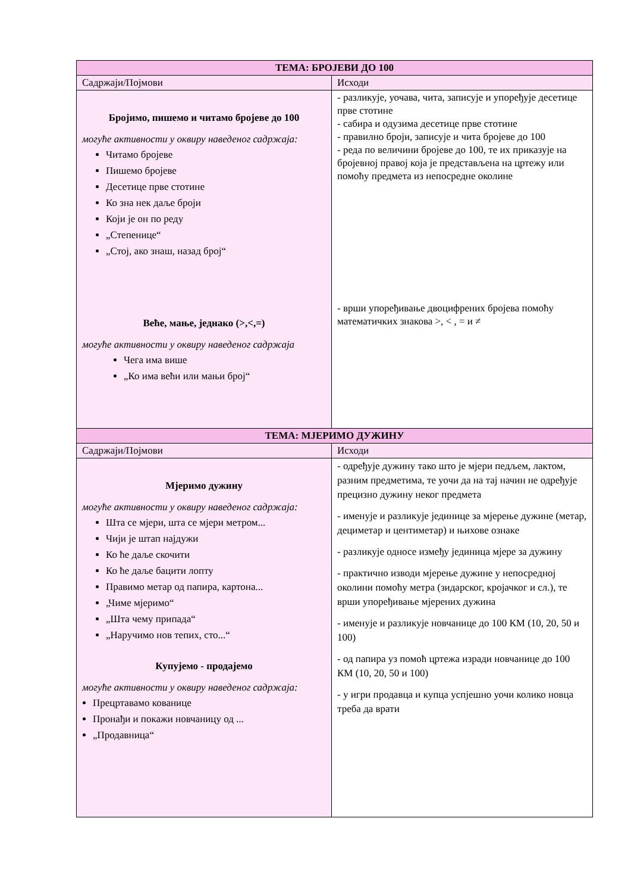| ТЕМА: БРОЈЕВИ ДО 100 | |
| Садржаји/Појмови | Исходи |
| Бројимо, пишемо и читамо бројеве до 100 могуће активности у оквиру наведеног садржаја: Читамо бројеве Пишемо бројеве Десетице прве стотине Ко зна нек даље броји Који је он по реду „Степенице“ „Стој, ако знаш, назад број“ Веће, мање, једнако (>,<,=) могуће активности у оквиру наведеног садржаја Чега има више „Ко има већи или мањи број“ | - разликује, уочава, чита, записује и упоређује десетице прве стотине - сабира и одузима десетице прве стотине - правилно броји, записује и чита бројеве до 100 - реда по величини бројеве до 100, те их приказује на бројевној правој која је представљена на цртежу или помоћу предмета из непосредне околине - врши упоређивање двоцифрених бројева помоћу математичких знакова >, < , = и ≠ |
| ТЕМА: МЈЕРИМО ДУЖИНУ | |
| Садржаји/Појмови | Исходи |
| Мјеримо дужину могуће активности у оквиру наведеног садржаја: Шта се мјери, шта се мјери метром... Чији је штап најдужи Ко ће даље скочити Ко ће даље бацити лопту Правимо метар од папира, картона... „Чиме мјеримо“ „Шта чему припада“ „Наручимо нов тепих, сто...“ Купујемо - продајемо могуће активности у оквиру наведеног садржаја: Прецртавамо кованице Пронађи и покажи новчаницу од ... „Продавница“ | - одређује дужину тако што је мјери педљем, лактом, разним предметима, те уочи да на тај начин не одређује прецизно дужину неког предмета - именује и разликује јединице за мјерење дужине (метар, дециметар и центиметар) и њихове ознаке - разликује односе између јединица мјере за дужину - практично изводи мјерење дужине у непосредној околини помоћу метра (зидарског, кројачког и сл.), те врши упоређивање мјерених дужина - именује и разликује новчанице до 100 КМ (10, 20, 50 и 100) - од папира уз помоћ цртежа изради новчанице до 100 КМ (10, 20, 50 и 100) - у игри продавца и купца успјешно уочи колико новца треба да врати |